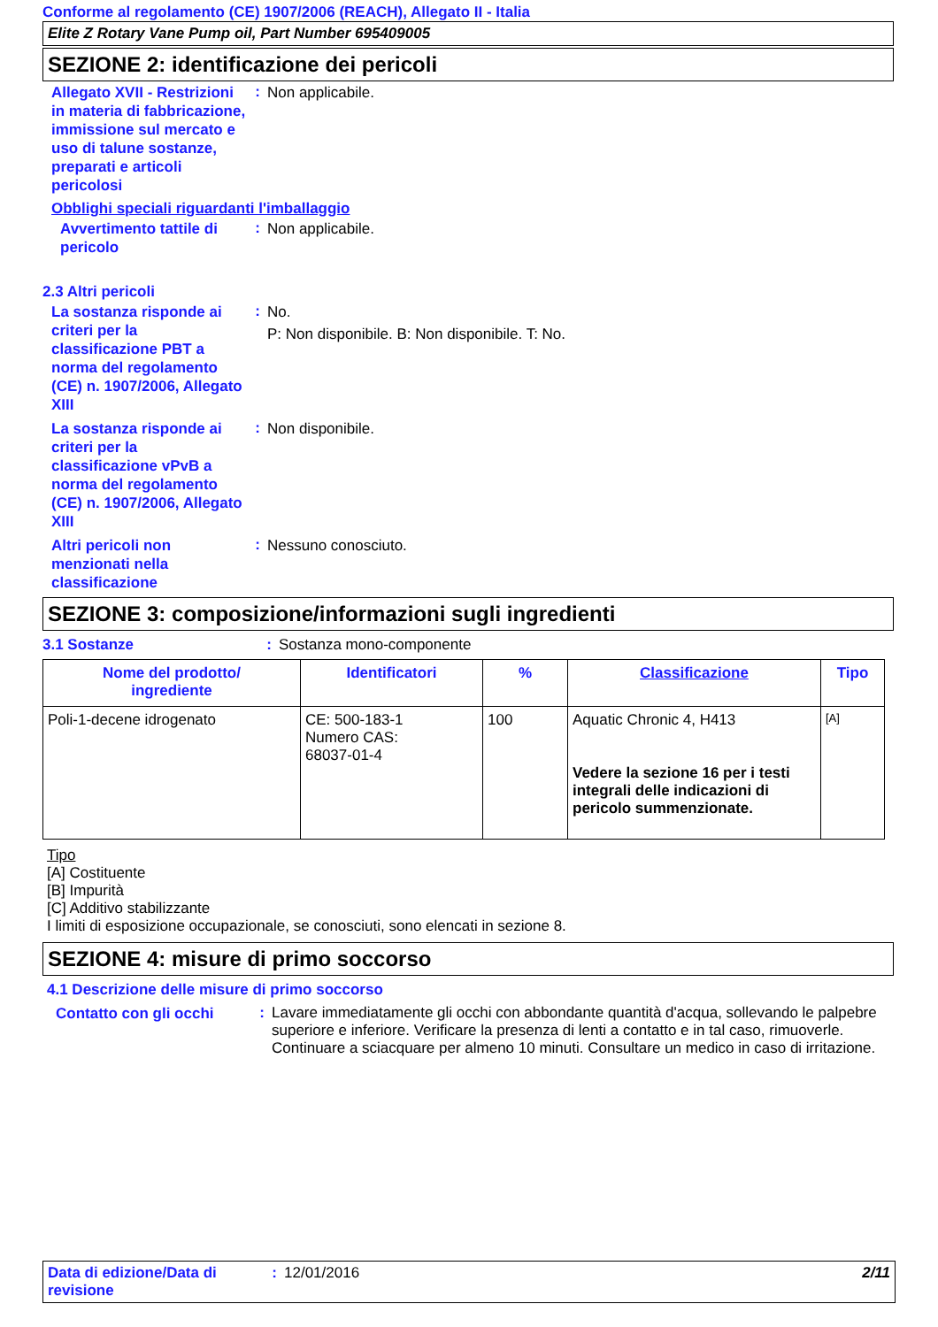Conforme al regolamento (CE) 1907/2006 (REACH), Allegato II - Italia
Elite Z Rotary Vane Pump oil, Part Number 695409005
SEZIONE 2: identificazione dei pericoli
Allegato XVII - Restrizioni in materia di fabbricazione, immissione sul mercato e uso di talune sostanze, preparati e articoli pericolosi
:
Non applicabile.
Obblighi speciali riguardanti l'imballaggio
Avvertimento tattile di pericolo
:
Non applicabile.
2.3 Altri pericoli
La sostanza risponde ai criteri per la classificazione PBT a norma del regolamento (CE) n. 1907/2006, Allegato XIII
:
No.
P: Non disponibile. B: Non disponibile. T: No.
La sostanza risponde ai criteri per la classificazione vPvB a norma del regolamento (CE) n. 1907/2006, Allegato XIII
:
Non disponibile.
Altri pericoli non menzionati nella classificazione
:
Nessuno conosciuto.
SEZIONE 3: composizione/informazioni sugli ingredienti
3.1 Sostanze : Sostanza mono-componente
| Nome del prodotto/ ingrediente | Identificatori | % | Classificazione | Tipo |
| --- | --- | --- | --- | --- |
| Poli-1-decene idrogenato | CE: 500-183-1 Numero CAS: 68037-01-4 | 100 | Aquatic Chronic 4, H413 Vedere la sezione 16 per i testi integrali delle indicazioni di pericolo summenzionate. | [A] |
Tipo
[A] Costituente
[B] Impurità
[C] Additivo stabilizzante
I limiti di esposizione occupazionale, se conosciuti, sono elencati in sezione 8.
SEZIONE 4: misure di primo soccorso
4.1 Descrizione delle misure di primo soccorso
Contatto con gli occhi
:
Lavare immediatamente gli occhi con abbondante quantità d'acqua, sollevando le palpebre superiore e inferiore. Verificare la presenza di lenti a contatto e in tal caso, rimuoverle. Continuare a sciacquare per almeno 10 minuti. Consultare un medico in caso di irritazione.
Data di edizione/Data di revisione
: 12/01/2016 2/11